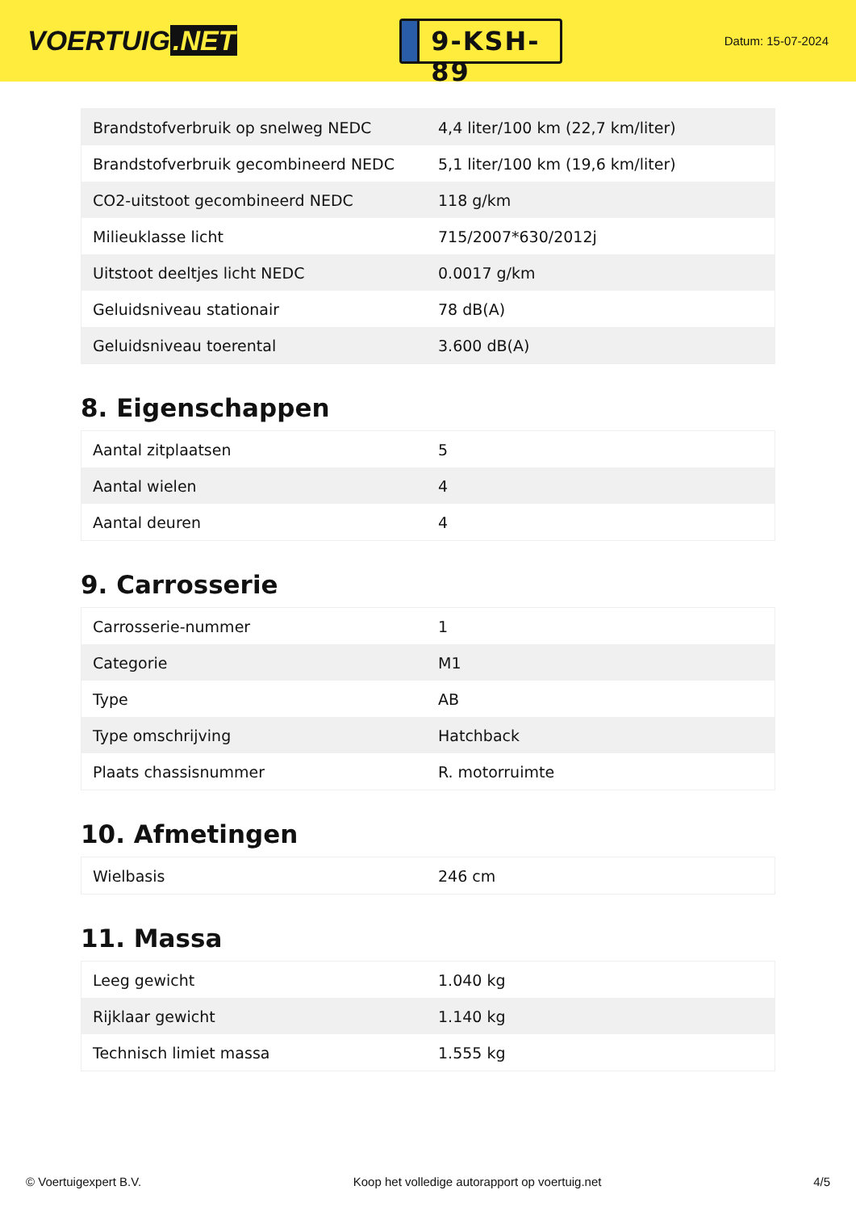VOERTUIG.NET
9-KSH-89
Datum: 15-07-2024
| Brandstofverbruik op snelweg NEDC | 4,4 liter/100 km (22,7 km/liter) |
| Brandstofverbruik gecombineerd NEDC | 5,1 liter/100 km (19,6 km/liter) |
| CO2-uitstoot gecombineerd NEDC | 118 g/km |
| Milieuklasse licht | 715/2007*630/2012j |
| Uitstoot deeltjes licht NEDC | 0.0017 g/km |
| Geluidsniveau stationair | 78 dB(A) |
| Geluidsniveau toerental | 3.600 dB(A) |
8. Eigenschappen
| Aantal zitplaatsen | 5 |
| Aantal wielen | 4 |
| Aantal deuren | 4 |
9. Carrosserie
| Carrosserie-nummer | 1 |
| Categorie | M1 |
| Type | AB |
| Type omschrijving | Hatchback |
| Plaats chassisnummer | R. motorruimte |
10. Afmetingen
| Wielbasis | 246 cm |
11. Massa
| Leeg gewicht | 1.040 kg |
| Rijklaar gewicht | 1.140 kg |
| Technisch limiet massa | 1.555 kg |
© Voertuigexpert B.V. Koop het volledige autorapport op voertuig.net 4/5